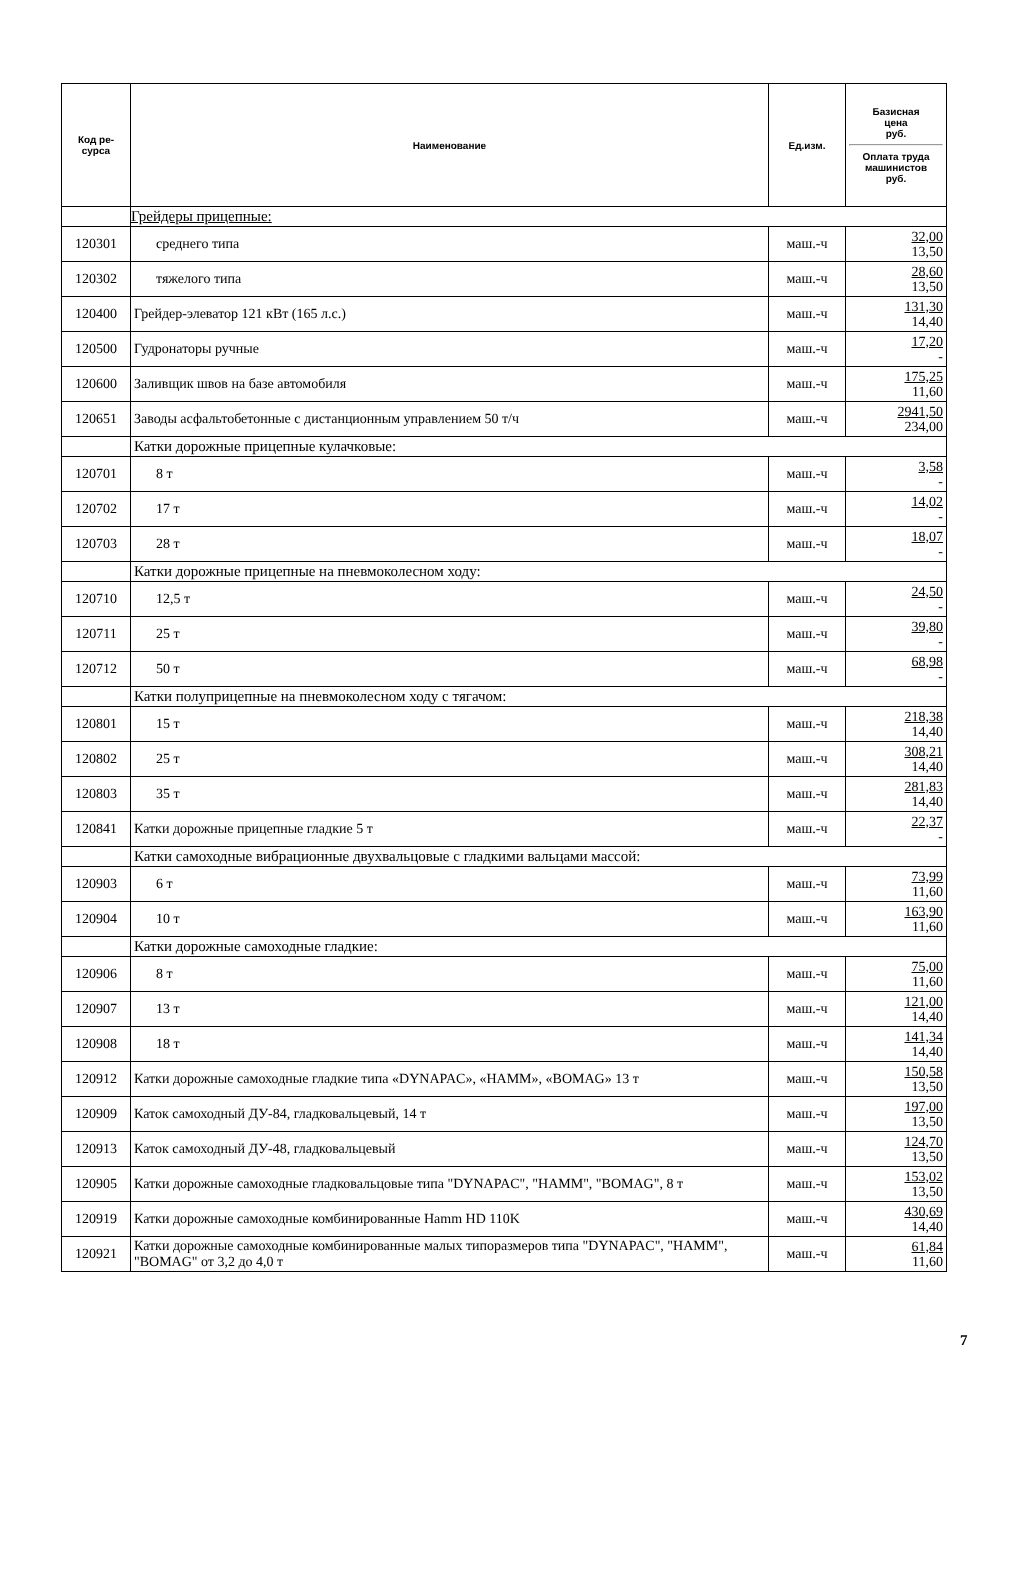| Код ре- сурса | Наименование | Ед.изм. | Базисная цена руб. Оплата труда машинистов руб. |
| --- | --- | --- | --- |
| | Грейдеры прицепные: | | |
| 120301 | среднего типа | маш.-ч | 32,00 13,50 |
| 120302 | тяжелого типа | маш.-ч | 28,60 13,50 |
| 120400 | Грейдер-элеватор 121 кВт (165 л.с.) | маш.-ч | 131,30 14,40 |
| 120500 | Гудронаторы ручные | маш.-ч | 17,20 - |
| 120600 | Заливщик швов на базе автомобиля | маш.-ч | 175,25 11,60 |
| 120651 | Заводы асфальтобетонные с дистанционным управлением 50 т/ч | маш.-ч | 2941,50 234,00 |
| | Катки дорожные прицепные кулачковые: | | |
| 120701 | 8 т | маш.-ч | 3,58 - |
| 120702 | 17 т | маш.-ч | 14,02 - |
| 120703 | 28 т | маш.-ч | 18,07 - |
| | Катки дорожные прицепные на пневмоколесном ходу: | | |
| 120710 | 12,5 т | маш.-ч | 24,50 - |
| 120711 | 25 т | маш.-ч | 39,80 - |
| 120712 | 50 т | маш.-ч | 68,98 - |
| | Катки полуприцепные на пневмоколесном ходу с тягачом: | | |
| 120801 | 15 т | маш.-ч | 218,38 14,40 |
| 120802 | 25 т | маш.-ч | 308,21 14,40 |
| 120803 | 35 т | маш.-ч | 281,83 14,40 |
| 120841 | Катки дорожные прицепные гладкие 5 т | маш.-ч | 22,37 - |
| | Катки самоходные вибрационные двухвальцовые с гладкими вальцами массой: | | |
| 120903 | 6 т | маш.-ч | 73,99 11,60 |
| 120904 | 10 т | маш.-ч | 163,90 11,60 |
| | Катки дорожные самоходные гладкие: | | |
| 120906 | 8 т | маш.-ч | 75,00 11,60 |
| 120907 | 13 т | маш.-ч | 121,00 14,40 |
| 120908 | 18 т | маш.-ч | 141,34 14,40 |
| 120912 | Катки дорожные самоходные гладкие типа «DYNAPAC», «HAMM», «BOMAG» 13 т | маш.-ч | 150,58 13,50 |
| 120909 | Каток самоходный ДУ-84, гладковальцевый, 14 т | маш.-ч | 197,00 13,50 |
| 120913 | Каток самоходный ДУ-48, гладковальцевый | маш.-ч | 124,70 13,50 |
| 120905 | Катки дорожные самоходные гладковальцовые типа "DYNAPAC", "HAMM", "BOMAG", 8 т | маш.-ч | 153,02 13,50 |
| 120919 | Катки дорожные самоходные комбинированные Hamm HD 110K | маш.-ч | 430,69 14,40 |
| 120921 | Катки дорожные самоходные комбинированные малых типоразмеров типа "DYNAPAC", "HAMM", "BOMAG" от 3,2 до 4,0 т | маш.-ч | 61,84 11,60 |
7